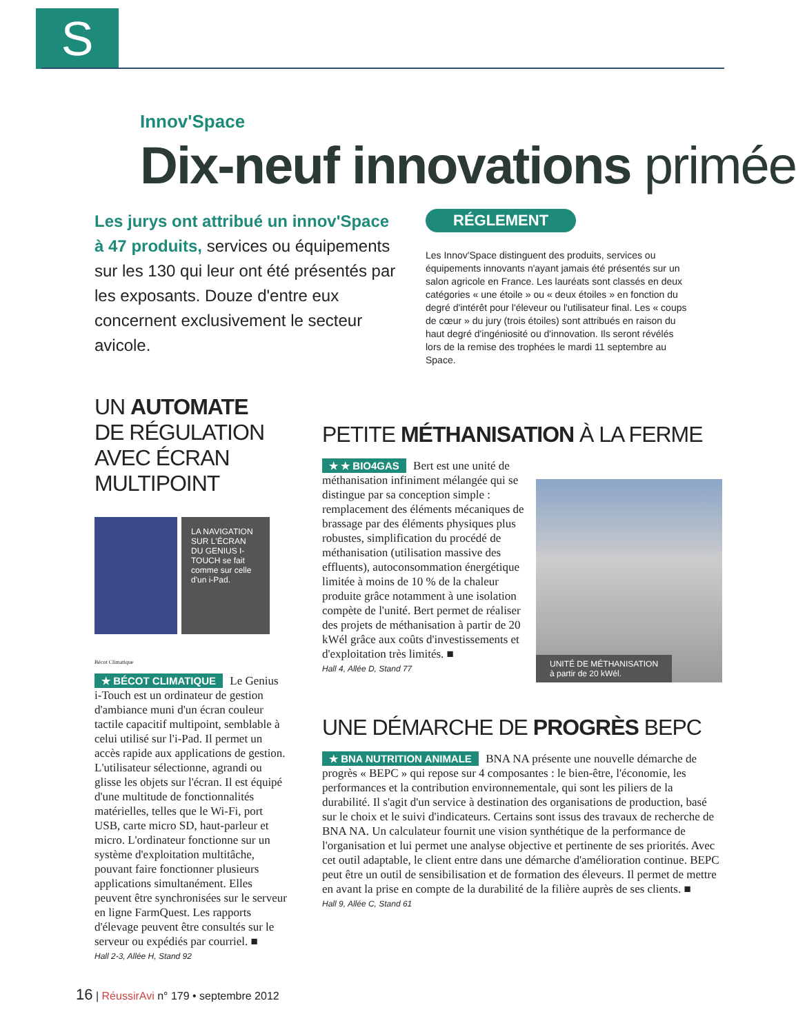S
Innov'Space
Dix-neuf innovations primée
Les jurys ont attribué un innov'Space à 47 produits, services ou équipements sur les 130 qui leur ont été présentés par les exposants. Douze d'entre eux concernent exclusivement le secteur avicole.
RÉGLEMENT
Les Innov'Space distinguent des produits, services ou équipements innovants n'ayant jamais été présentés sur un salon agricole en France. Les lauréats sont classés en deux catégories « une étoile » ou « deux étoiles » en fonction du degré d'intérêt pour l'éleveur ou l'utilisateur final. Les « coups de cœur » du jury (trois étoiles) sont attribués en raison du haut degré d'ingéniosité ou d'innovation. Ils seront révélés lors de la remise des trophées le mardi 11 septembre au Space.
UN AUTOMATE
DE RÉGULATION
AVEC ÉCRAN MULTIPOINT
LA NAVIGATION SUR L'ÉCRAN DU GENIUS I-TOUCH se fait comme sur celle d'un i-Pad.
Bécot Climatique
★ BÉCOT CLIMATIQUE Le Genius i-Touch est un ordinateur de gestion d'ambiance muni d'un écran couleur tactile capacitif multipoint, semblable à celui utilisé sur l'i-Pad. Il permet un accès rapide aux applications de gestion. L'utilisateur sélectionne, agrandi ou glisse les objets sur l'écran. Il est équipé d'une multitude de fonctionnalités matérielles, telles que le Wi-Fi, port USB, carte micro SD, haut-parleur et micro. L'ordinateur fonctionne sur un système d'exploitation multitâche, pouvant faire fonctionner plusieurs applications simultanément. Elles peuvent être synchronisées sur le serveur en ligne FarmQuest. Les rapports d'élevage peuvent être consultés sur le serveur ou expédiés par courriel. ■
Hall 2-3, Allée H, Stand 92
PETITE MÉTHANISATION À LA FERME
UNITÉ DE MÉTHANISATION
à partir de 20 kWél.
★ ★ BIO4GAS Bert est une unité de méthanisation infiniment mélangée qui se distingue par sa conception simple : remplacement des éléments mécaniques de brassage par des éléments physiques plus robustes, simplification du procédé de méthanisation (utilisation massive des effluents), autoconsommation énergétique limitée à moins de 10 % de la chaleur produite grâce notamment à une isolation compète de l'unité. Bert permet de réaliser des projets de méthanisation à partir de 20 kWél grâce aux coûts d'investissements et d'exploitation très limités. ■
Hall 4, Allée D, Stand 77
UNE DÉMARCHE DE PROGRÈS BEPC
★ BNA NUTRITION ANIMALE BNA NA présente une nouvelle démarche de progrès « BEPC » qui repose sur 4 composantes : le bien-être, l'économie, les performances et la contribution environnementale, qui sont les piliers de la durabilité. Il s'agit d'un service à destination des organisations de production, basé sur le choix et le suivi d'indicateurs. Certains sont issus des travaux de recherche de BNA NA. Un calculateur fournit une vision synthétique de la performance de l'organisation et lui permet une analyse objective et pertinente de ses priorités. Avec cet outil adaptable, le client entre dans une démarche d'amélioration continue. BEPC peut être un outil de sensibilisation et de formation des éleveurs. Il permet de mettre en avant la prise en compte de la durabilité de la filière auprès de ses clients. ■
Hall 9, Allée C, Stand 61
16 | RéussirAvi n° 179 • septembre 2012